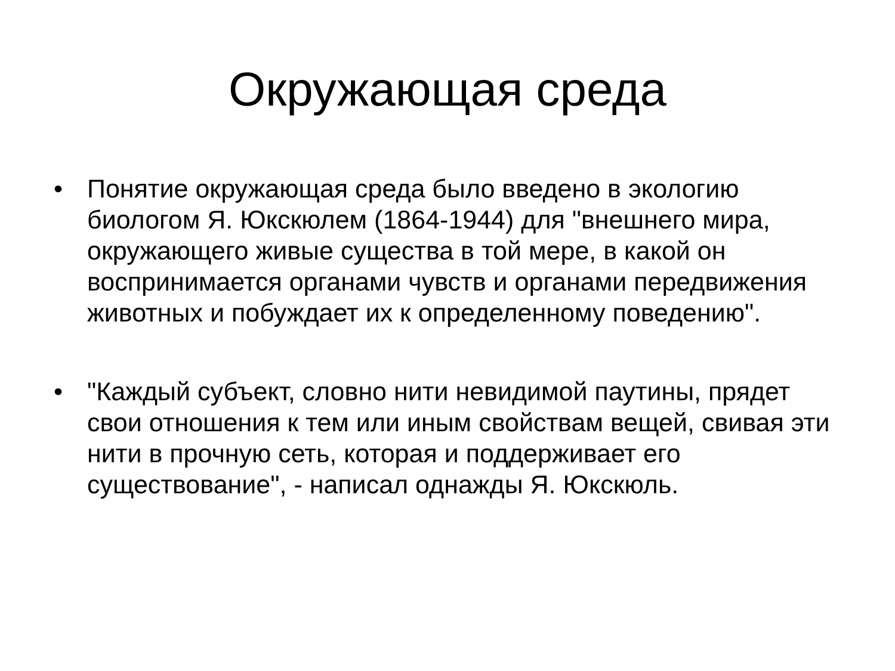Окружающая среда
• Понятие окружающая среда было введено в экологию биологом Я. Юкскюлем (1864-1944) для "внешнего мира, окружающего живые существа в той мере, в какой он воспринимается органами чувств и органами передвижения животных и побуждает их к определенному поведению".
• "Каждый субъект, словно нити невидимой паутины, прядет свои отношения к тем или иным свойствам вещей, свивая эти нити в прочную сеть, которая и поддерживает его существование", - написал однажды Я. Юкскюль.